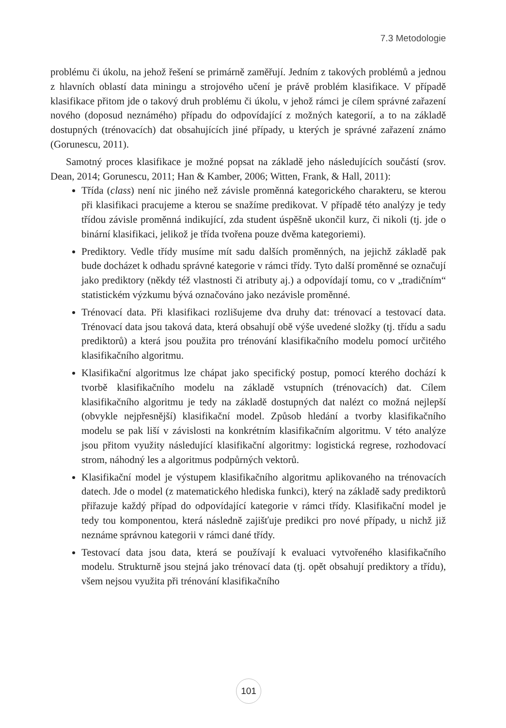7.3 Metodologie
problému či úkolu, na jehož řešení se primárně zaměřují. Jedním z takových problémů a jednou z hlavních oblastí data miningu a strojového učení je právě problém klasifikace. V případě klasifikace přitom jde o takový druh problému či úkolu, v jehož rámci je cílem správné zařazení nového (doposud neznámého) případu do odpovídající z možných kategorií, a to na základě dostupných (trénovacích) dat obsahujících jiné případy, u kterých je správné zařazení známo (Gorunescu, 2011).
Samotný proces klasifikace je možné popsat na základě jeho následujících součástí (srov. Dean, 2014; Gorunescu, 2011; Han & Kamber, 2006; Witten, Frank, & Hall, 2011):
Třída (class) není nic jiného než závisle proměnná kategorického charakteru, se kterou při klasifikaci pracujeme a kterou se snažíme predikovat. V případě této analýzy je tedy třídou závisle proměnná indikující, zda student úspěšně ukončil kurz, či nikoli (tj. jde o binární klasifikaci, jelikož je třída tvořena pouze dvěma kategoriemi).
Prediktory. Vedle třídy musíme mít sadu dalších proměnných, na jejichž základě pak bude docházet k odhadu správné kategorie v rámci třídy. Tyto další proměnné se označují jako prediktory (někdy též vlastnosti či atributy aj.) a odpovídají tomu, co v „tradičním“ statistickém výzkumu bývá označováno jako nezávisle proměnné.
Trénovací data. Při klasifikaci rozlišujeme dva druhy dat: trénovací a testovací data. Trénovací data jsou taková data, která obsahují obě výše uvedené složky (tj. třídu a sadu prediktorů) a která jsou použita pro trénování klasifikačního modelu pomocí určitého klasifikačního algoritmu.
Klasifikační algoritmus lze chápat jako specifický postup, pomocí kterého dochází k tvorbě klasifikačního modelu na základě vstupních (trénovacích) dat. Cílem klasifikačního algoritmu je tedy na základě dostupných dat nalézt co možná nejlepší (obvykle nejpřesnější) klasifikační model. Způsob hledání a tvorby klasifikačního modelu se pak liší v závislosti na konkrétním klasifikačním algoritmu. V této analýze jsou přitom využity následující klasifikační algoritmy: logistická regrese, rozhodovací strom, náhodný les a algoritmus podpůrných vektorů.
Klasifikační model je výstupem klasifikačního algoritmu aplikovaného na trénovacích datech. Jde o model (z matematického hlediska funkci), který na základě sady prediktorů přiřazuje každý případ do odpovídající kategorie v rámci třídy. Klasifikační model je tedy tou komponentou, která následně zajišťuje predikci pro nové případy, u nichž již neznáme správnou kategorii v rámci dané třídy.
Testovací data jsou data, která se používají k evaluaci vytvořeného klasifikačního modelu. Strukturně jsou stejná jako trénovací data (tj. opět obsahují prediktory a třídu), všem nejsou využita při trénování klasifikačního
101